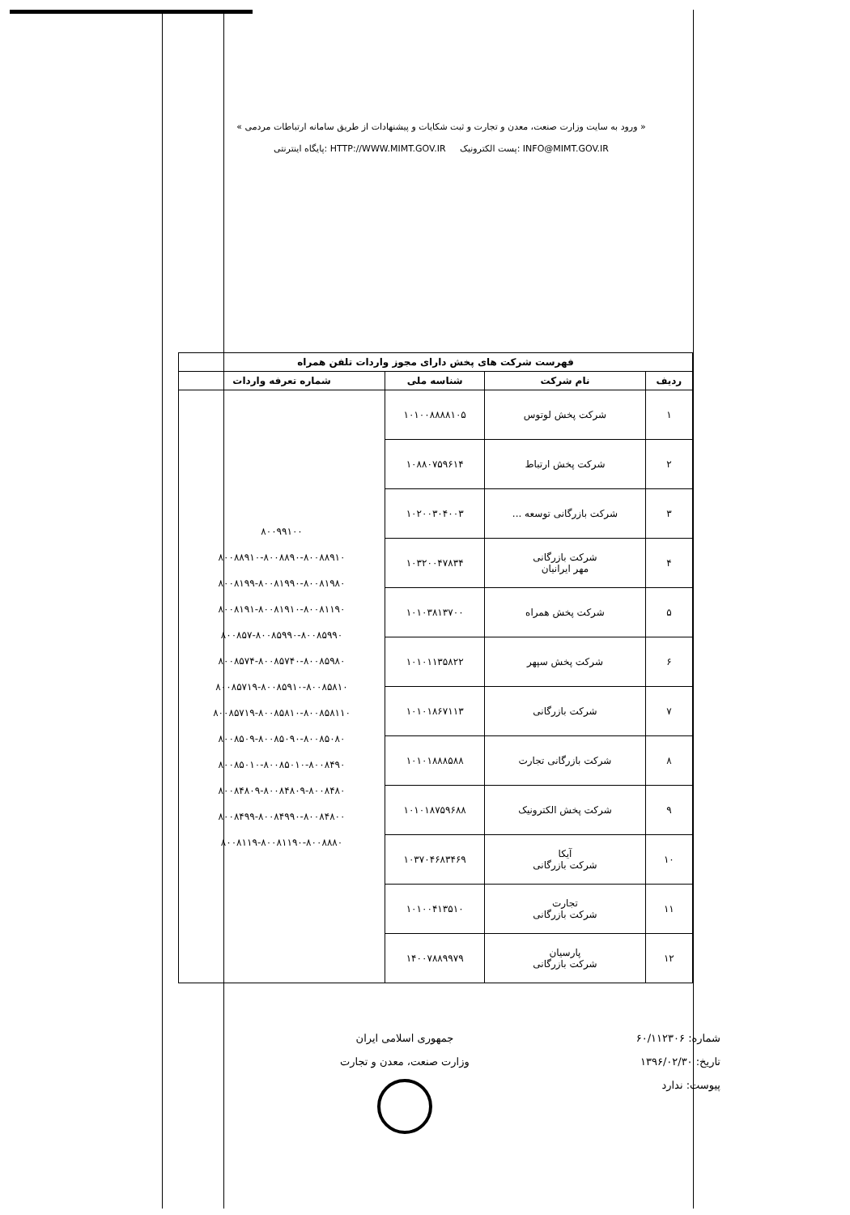« ورود به سایت وزارت صنعت، معدن و تجارت و ثبت شکایات و پیشنهادات از طریق سامانه ارتباطات مردمی »
INFO@MIMT.GOV.IR :پست الکترونیک HTTP://WWW.MIMT.GOV.IR :پایگاه اینترنتی
| فهرست شرکت های پخش دارای مجوز واردات تلفن همراه | | | |
| --- | --- | --- | --- |
| ردیف | نام شرکت | شناسه ملی | شماره تعرفه واردات |
| ۱ | شرکت پخش لوتوس | ۱۰۱۰۰۸۸۸۸۱۰۵ | ۸۰۰۹۹۱۰۰ ۸۰۰۸۸۹۱۰-۸۰۰۸۸۹۰-۸۰۰۸۸۹۱۰ ۸۰۰۸۱۹۹-۸۰۰۸۱۹۹۰-۸۰۰۸۱۹۸۰ ۸۰۰۸۱۹۱-۸۰۰۸۱۹۱۰-۸۰۰۸۱۱۹۰ ۸۰۰۸۵۷-۸۰۰۸۵۹۹۰-۸۰۰۸۵۹۹۰ ۸۰۰۸۵۷۴-۸۰۰۸۵۷۴۰-۸۰۰۸۵۹۸۰ ۸۰۰۸۵۷۱۹-۸۰۰۸۵۹۱۰-۸۰۰۸۵۸۱۰ ۸۰۰۸۵۷۱۹-۸۰۰۸۵۸۱۰-۸۰۰۸۵۸۱۱۰ ۸۰۰۸۵۰۹-۸۰۰۸۵۰۹۰-۸۰۰۸۵۰۸۰ ۸۰۰۸۵۰۱۰-۸۰۰۸۵۰۱۰-۸۰۰۸۴۹۰ ۸۰۰۸۴۸۰۹-۸۰۰۸۴۸۰۹-۸۰۰۸۴۸۰ ۸۰۰۸۴۹۹-۸۰۰۸۴۹۹۰-۸۰۰۸۴۸۰۰ ۸۰۰۸۱۱۹-۸۰۰۸۱۱۹۰-۸۰۰۸۸۸۰ |
| ۲ | شرکت پخش ارتباط | ۱۰۸۸۰۷۵۹۶۱۴ | |
| ۳ | شرکت بازرگانی توسعه ... | ۱۰۲۰۰۳۰۴۰۰۳ | |
| ۴ | شرکت بازرگانی مهر ایرانیان | ۱۰۳۲۰۰۴۷۸۳۴ | |
| ۵ | شرکت پخش همراه | ۱۰۱۰۳۸۱۳۷۰۰ | |
| ۶ | شرکت پخش سپهر | ۱۰۱۰۱۱۳۵۸۲۲ | |
| ۷ | شرکت بازرگانی | ۱۰۱۰۱۸۶۷۱۱۳ | |
| ۸ | شرکت بازرگانی تجارت | ۱۰۱۰۱۸۸۸۵۸۸ | |
| ۹ | شرکت پخش الکترونیک | ۱۰۱۰۱۸۷۵۹۶۸۸ | |
| ۱۰ | آیکا شرکت بازرگانی | ۱۰۳۷۰۴۶۸۳۴۶۹ | |
| ۱۱ | تجارت شرکت بازرگانی | ۱۰۱۰۰۴۱۳۵۱۰ | |
| ۱۲ | پارسیان شرکت بازرگانی | ۱۴۰۰۷۸۸۹۹۷۹ | |
شماره: ۶۰/۱۱۲۳۰۶
تاریخ: ۱۳۹۶/۰۲/۳۰
پیوست: ندارد
جمهوری اسلامی ایران
وزارت صنعت، معدن و تجارت